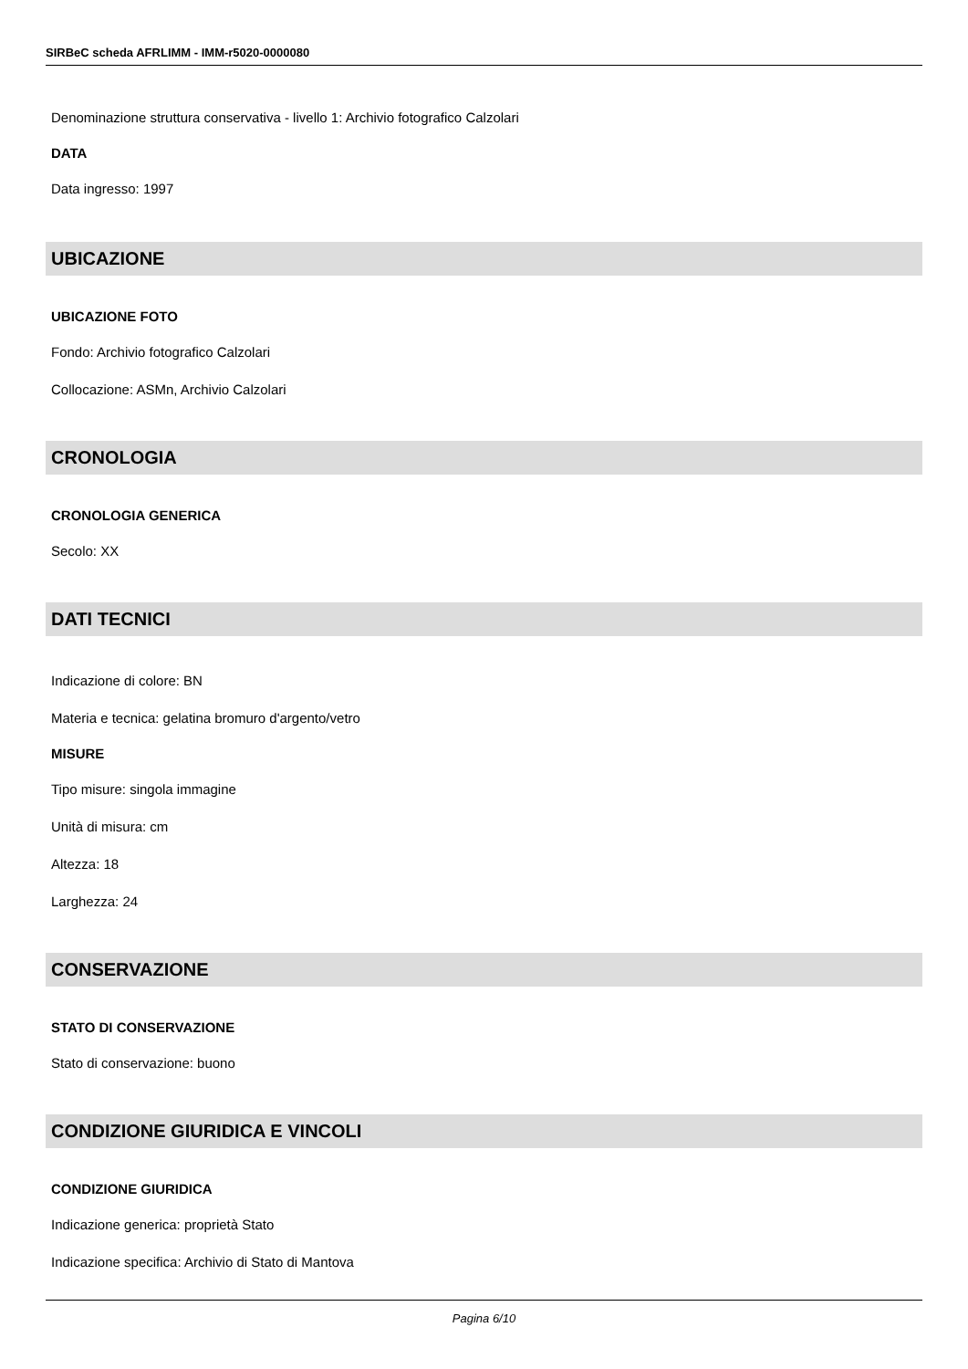SIRBeC scheda AFRLIMM - IMM-r5020-0000080
Denominazione struttura conservativa - livello 1: Archivio fotografico Calzolari
DATA
Data ingresso: 1997
UBICAZIONE
UBICAZIONE FOTO
Fondo: Archivio fotografico Calzolari
Collocazione: ASMn, Archivio Calzolari
CRONOLOGIA
CRONOLOGIA GENERICA
Secolo: XX
DATI TECNICI
Indicazione di colore: BN
Materia e tecnica: gelatina bromuro d'argento/vetro
MISURE
Tipo misure: singola immagine
Unità di misura: cm
Altezza: 18
Larghezza: 24
CONSERVAZIONE
STATO DI CONSERVAZIONE
Stato di conservazione: buono
CONDIZIONE GIURIDICA E VINCOLI
CONDIZIONE GIURIDICA
Indicazione generica: proprietà Stato
Indicazione specifica: Archivio di Stato di Mantova
Pagina 6/10